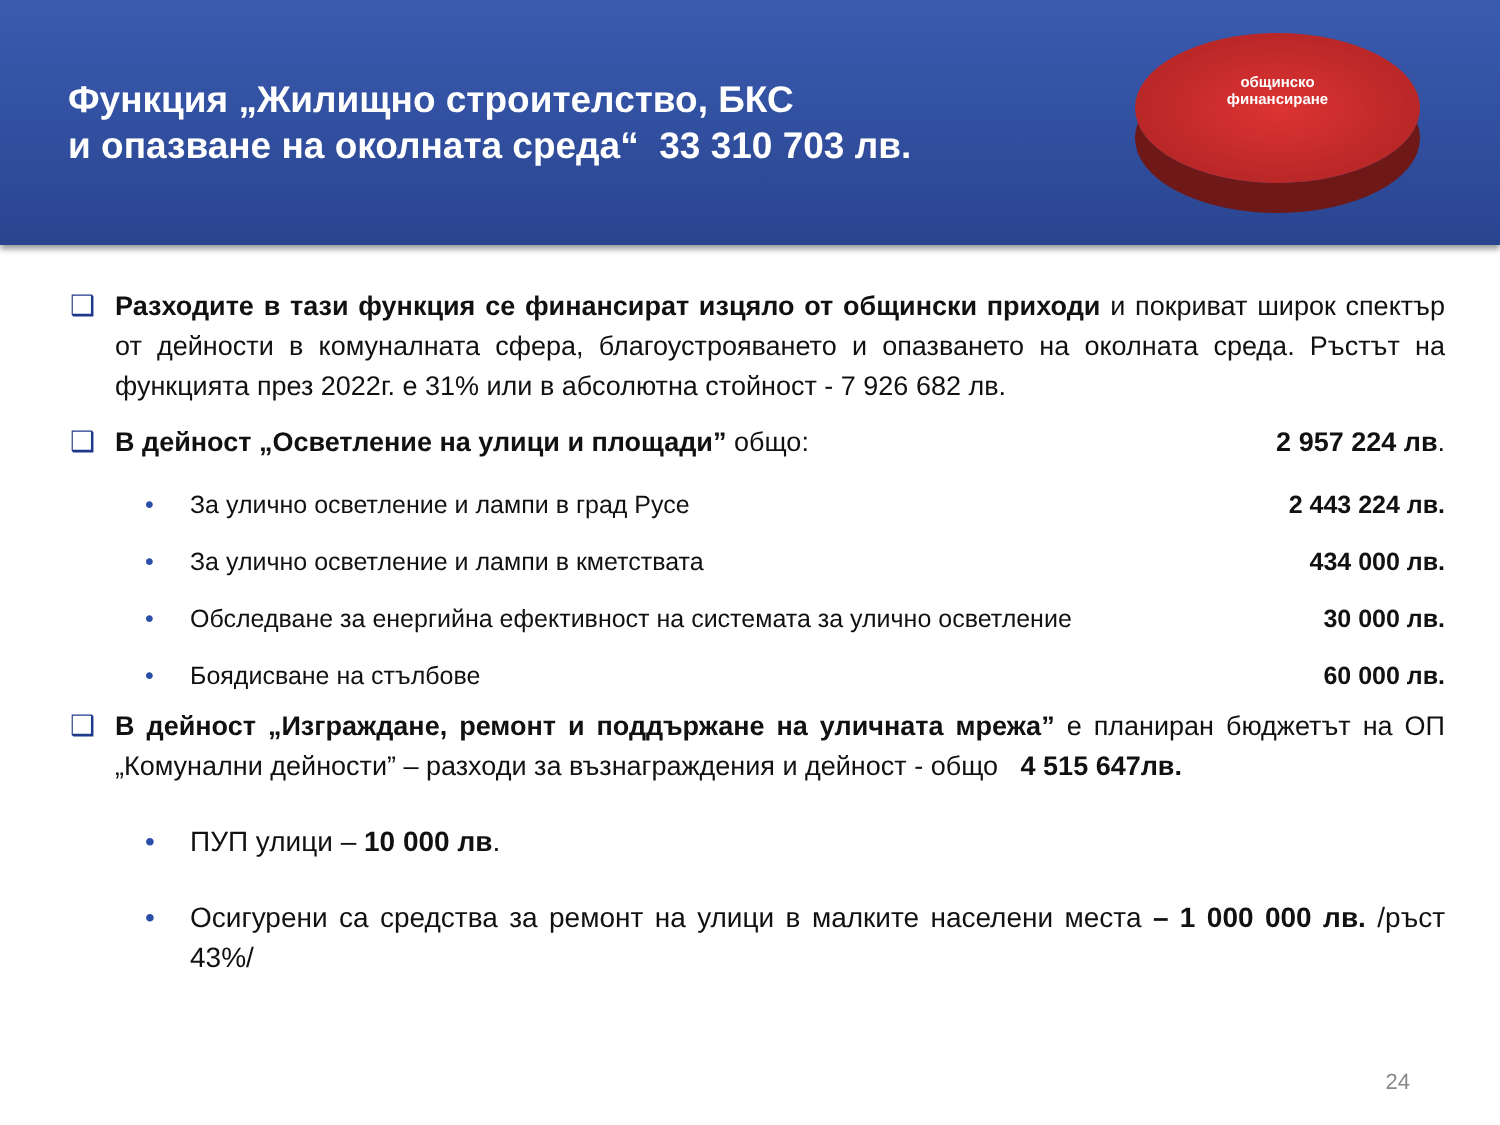Функция „Жилищно строителство, БКС
и опазване на околната среда“ 33 310 703 лв.
общинско
финансиране
❑ Разходите в тази функция се финансират изцяло от общински приходи и покриват широк спектър от дейности в комуналната сфера, благоустрояването и опазването на околната среда. Ръстът на функцията през 2022г. е 31% или в абсолютна стойност - 7 926 682 лв.
❑ В дейност „Осветление на улици и площади” общо: 2 957 224 лв.
• За улично осветление и лампи в град Русе
2 443 224 лв.
• За улично осветление и лампи в кметствата
434 000 лв.
• Обследване за енергийна ефективност на системата за улично осветление
30 000 лв.
• Боядисване на стълбове 60 000 лв.
❑ В дейност „Изграждане, ремонт и поддържане на уличната мрежа” е планиран бюджетът на ОП „Комунални дейности” – разходи за възнаграждения и дейност - общо 4 515 647лв.
• ПУП улици – 10 000 лв.
• Осигурени са средства за ремонт на улици в малките населени места – 1 000 000 лв. /ръст 43%/
24